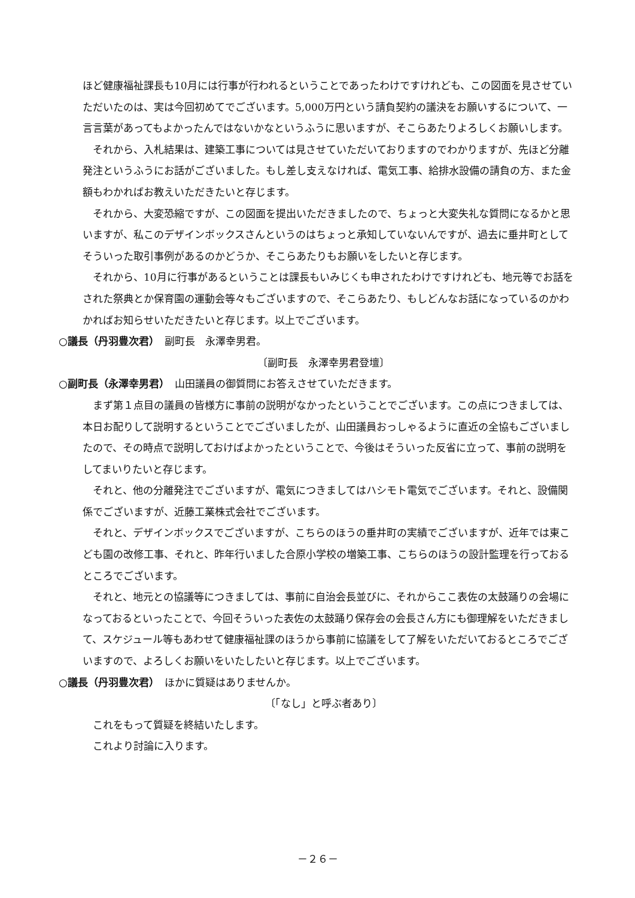ほど健康福祉課長も10月には行事が行われるということであったわけですけれども、この図面を見させていただいたのは、実は今回初めてでございます。5,000万円という請負契約の議決をお願いするについて、一言言葉があってもよかったんではないかなというふうに思いますが、そこらあたりよろしくお願いします。
 それから、入札結果は、建築工事については見させていただいておりますのでわかりますが、先ほど分離発注というふうにお話がございました。もし差し支えなければ、電気工事、給排水設備の請負の方、また金額もわかればお教えいただきたいと存じます。
 それから、大変恐縮ですが、この図面を提出いただきましたので、ちょっと大変失礼な質問になるかと思いますが、私このデザインボックスさんというのはちょっと承知していないんですが、過去に垂井町としてそういった取引事例があるのかどうか、そこらあたりもお願いをしたいと存じます。
 それから、10月に行事があるということは課長もいみじくも申されたわけですけれども、地元等でお話をされた祭典とか保育園の運動会等々もございますので、そこらあたり、もしどんなお話になっているのかわかればお知らせいただきたいと存じます。以上でございます。
○議長（丹羽豊次君）　副町長　永澤幸男君。
〔副町長　永澤幸男君登壇〕
○副町長（永澤幸男君）　山田議員の御質問にお答えさせていただきます。
 まず第１点目の議員の皆様方に事前の説明がなかったということでございます。この点につきましては、本日お配りして説明するということでございましたが、山田議員おっしゃるように直近の全協もございましたので、その時点で説明しておけばよかったということで、今後はそういった反省に立って、事前の説明をしてまいりたいと存じます。
 それと、他の分離発注でございますが、電気につきましてはハシモト電気でございます。それと、設備関係でございますが、近藤工業株式会社でございます。
 それと、デザインボックスでございますが、こちらのほうの垂井町の実績でございますが、近年では東こども園の改修工事、それと、昨年行いました合原小学校の増築工事、こちらのほうの設計監理を行っておるところでございます。
 それと、地元との協議等につきましては、事前に自治会長並びに、それからここ表佐の太鼓踊りの会場になっておるといったことで、今回そういった表佐の太鼓踊り保存会の会長さん方にも御理解をいただきまして、スケジュール等もあわせて健康福祉課のほうから事前に協議をして了解をいただいておるところでございますので、よろしくお願いをいたしたいと存じます。以上でございます。
○議長（丹羽豊次君）　ほかに質疑はありませんか。
〔「なし」と呼ぶ者あり〕
 これをもって質疑を終結いたします。
 これより討論に入ります。
－２６－